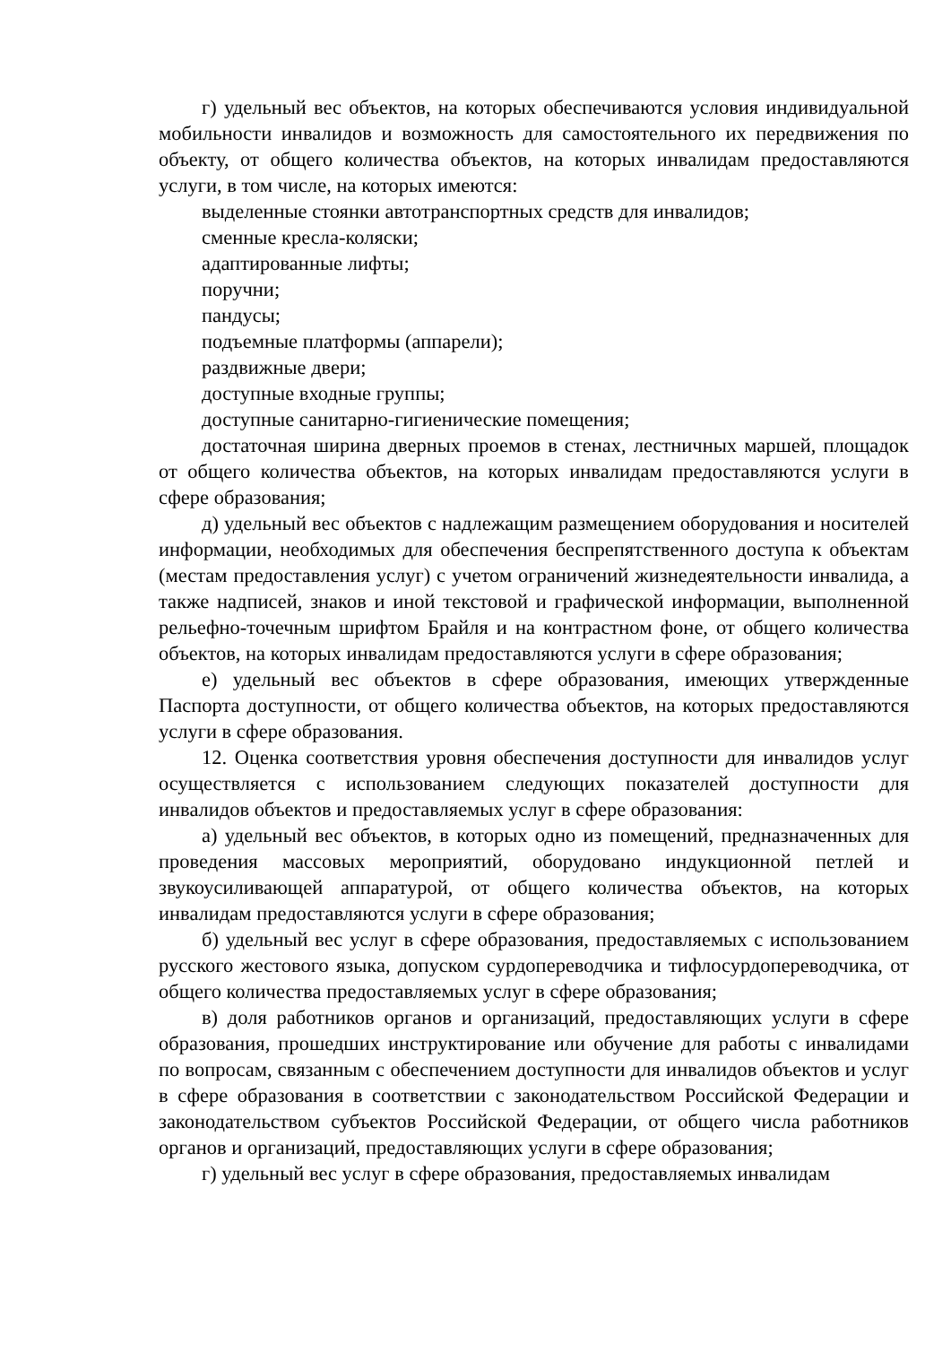г) удельный вес объектов, на которых обеспечиваются условия индивидуальной мобильности инвалидов и возможность для самостоятельного их передвижения по объекту, от общего количества объектов, на которых инвалидам предоставляются услуги, в том числе, на которых имеются:
выделенные стоянки автотранспортных средств для инвалидов;
сменные кресла-коляски;
адаптированные лифты;
поручни;
пандусы;
подъемные платформы (аппарели);
раздвижные двери;
доступные входные группы;
доступные санитарно-гигиенические помещения;
достаточная ширина дверных проемов в стенах, лестничных маршей, площадок от общего количества объектов, на которых инвалидам предоставляются услуги в сфере образования;
д) удельный вес объектов с надлежащим размещением оборудования и носителей информации, необходимых для обеспечения беспрепятственного доступа к объектам (местам предоставления услуг) с учетом ограничений жизнедеятельности инвалида, а также надписей, знаков и иной текстовой и графической информации, выполненной рельефно-точечным шрифтом Брайля и на контрастном фоне, от общего количества объектов, на которых инвалидам предоставляются услуги в сфере образования;
е) удельный вес объектов в сфере образования, имеющих утвержденные Паспорта доступности, от общего количества объектов, на которых предоставляются услуги в сфере образования.
12. Оценка соответствия уровня обеспечения доступности для инвалидов услуг осуществляется с использованием следующих показателей доступности для инвалидов объектов и предоставляемых услуг в сфере образования:
а) удельный вес объектов, в которых одно из помещений, предназначенных для проведения массовых мероприятий, оборудовано индукционной петлей и звукоусиливающей аппаратурой, от общего количества объектов, на которых инвалидам предоставляются услуги в сфере образования;
б) удельный вес услуг в сфере образования, предоставляемых с использованием русского жестового языка, допуском сурдопереводчика и тифлосурдопереводчика, от общего количества предоставляемых услуг в сфере образования;
в) доля работников органов и организаций, предоставляющих услуги в сфере образования, прошедших инструктирование или обучение для работы с инвалидами по вопросам, связанным с обеспечением доступности для инвалидов объектов и услуг в сфере образования в соответствии с законодательством Российской Федерации и законодательством субъектов Российской Федерации, от общего числа работников органов и организаций, предоставляющих услуги в сфере образования;
г) удельный вес услуг в сфере образования, предоставляемых инвалидам